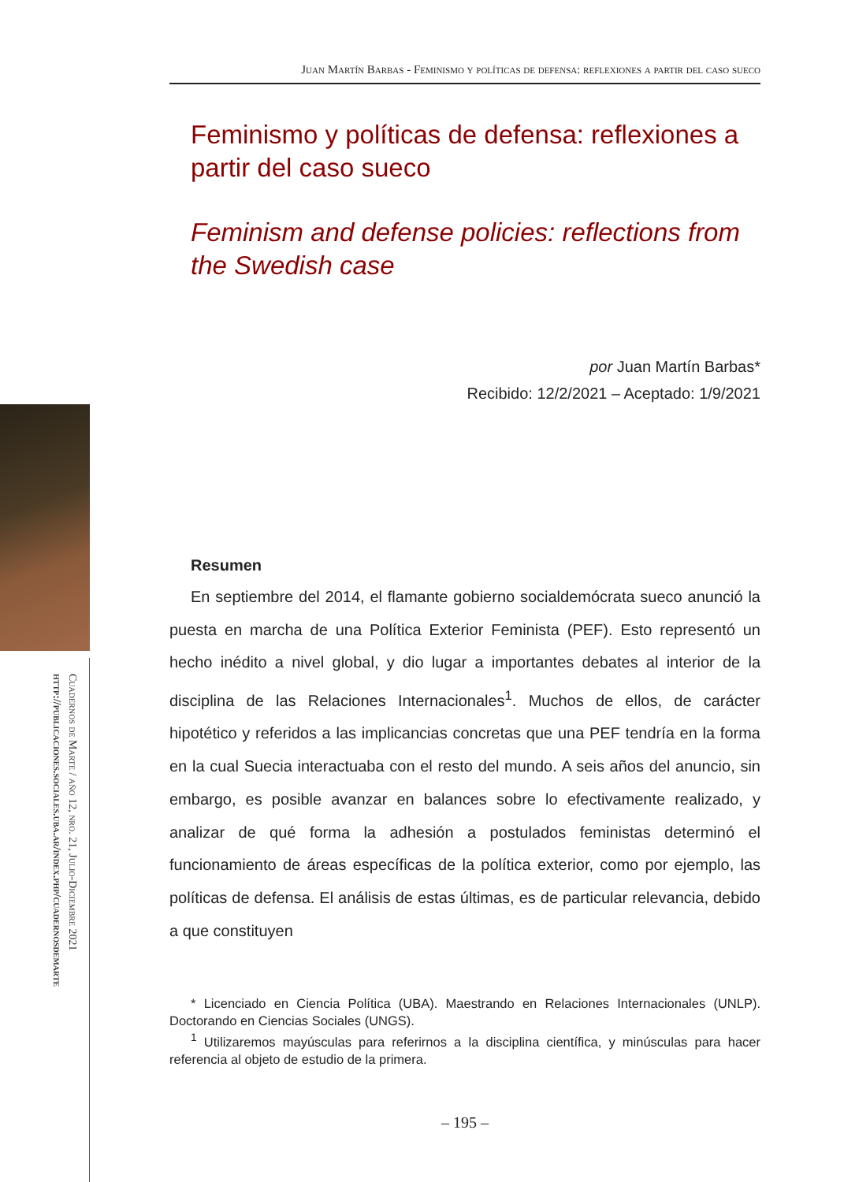Juan Martín Barbas - Feminismo y políticas de defensa: reflexiones a partir del caso sueco
Cuadernos de Marte / año 12, nro. 21, Julio-Diciembre 2021
http://publicaciones.sociales.uba.ar/index.php/cuadernosdemarte
Feminismo y políticas de defensa: reflexiones a partir del caso sueco
Feminism and defense policies: reflections from the Swedish case
por Juan Martín Barbas*
Recibido: 12/2/2021 – Aceptado: 1/9/2021
Resumen
En septiembre del 2014, el flamante gobierno socialdemócrata sueco anunció la puesta en marcha de una Política Exterior Feminista (PEF). Esto representó un hecho inédito a nivel global, y dio lugar a importantes debates al interior de la disciplina de las Relaciones Internacionales<sup>1</sup>. Muchos de ellos, de carácter hipotético y referidos a las implicancias concretas que una PEF tendría en la forma en la cual Suecia interactuaba con el resto del mundo. A seis años del anuncio, sin embargo, es posible avanzar en balances sobre lo efectivamente realizado, y analizar de qué forma la adhesión a postulados feministas determinó el funcionamiento de áreas específicas de la política exterior, como por ejemplo, las políticas de defensa. El análisis de estas últimas, es de particular relevancia, debido a que constituyen
* Licenciado en Ciencia Política (UBA). Maestrando en Relaciones Internacionales (UNLP). Doctorando en Ciencias Sociales (UNGS).
<sup>1</sup> Utilizaremos mayúsculas para referirnos a la disciplina científica, y minúsculas para hacer referencia al objeto de estudio de la primera.
– 195 –